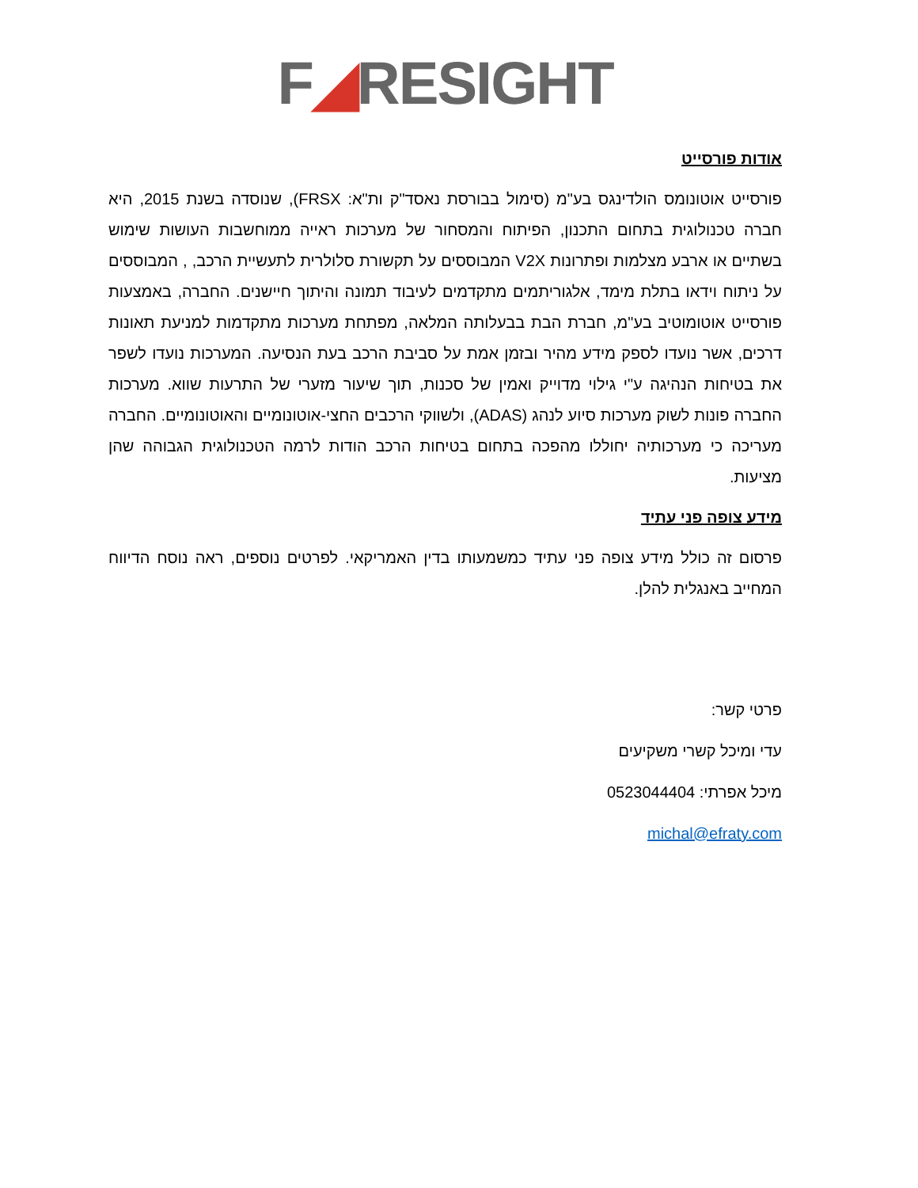F◢RESIGHT
אודות פורסייט
פורסייט אוטונומס הולדינגס בע"מ (סימול בבורסת נאסד"ק ות"א: FRSX), שנוסדה בשנת 2015, היא חברה טכנולוגית בתחום התכנון, הפיתוח והמסחור של מערכות ראייה ממוחשבות העושות שימוש בשתיים או ארבע מצלמות ופתרונות V2X המבוססים על תקשורת סלולרית לתעשיית הרכב, , המבוססים על ניתוח וידאו בתלת מימד, אלגוריתמים מתקדמים לעיבוד תמונה והיתוך חיישנים. החברה, באמצעות פורסייט אוטומוטיב בע"מ, חברת הבת בבעלותה המלאה, מפתחת מערכות מתקדמות למניעת תאונות דרכים, אשר נועדו לספק מידע מהיר ובזמן אמת על סביבת הרכב בעת הנסיעה. המערכות נועדו לשפר את בטיחות הנהיגה ע"י גילוי מדוייק ואמין של סכנות, תוך שיעור מזערי של התרעות שווא. מערכות החברה פונות לשוק מערכות סיוע לנהג (ADAS), ולשווקי הרכבים החצי-אוטונומיים והאוטונומיים. החברה מעריכה כי מערכותיה יחוללו מהפכה בתחום בטיחות הרכב הודות לרמה הטכנולוגית הגבוהה שהן מציעות.
מידע צופה פני עתיד
פרסום זה כולל מידע צופה פני עתיד כמשמעותו בדין האמריקאי. לפרטים נוספים, ראה נוסח הדיווח המחייב באנגלית להלן.
פרטי קשר:
עדי ומיכל קשרי משקיעים
מיכל אפרתי: 0523044404
michal@efraty.com